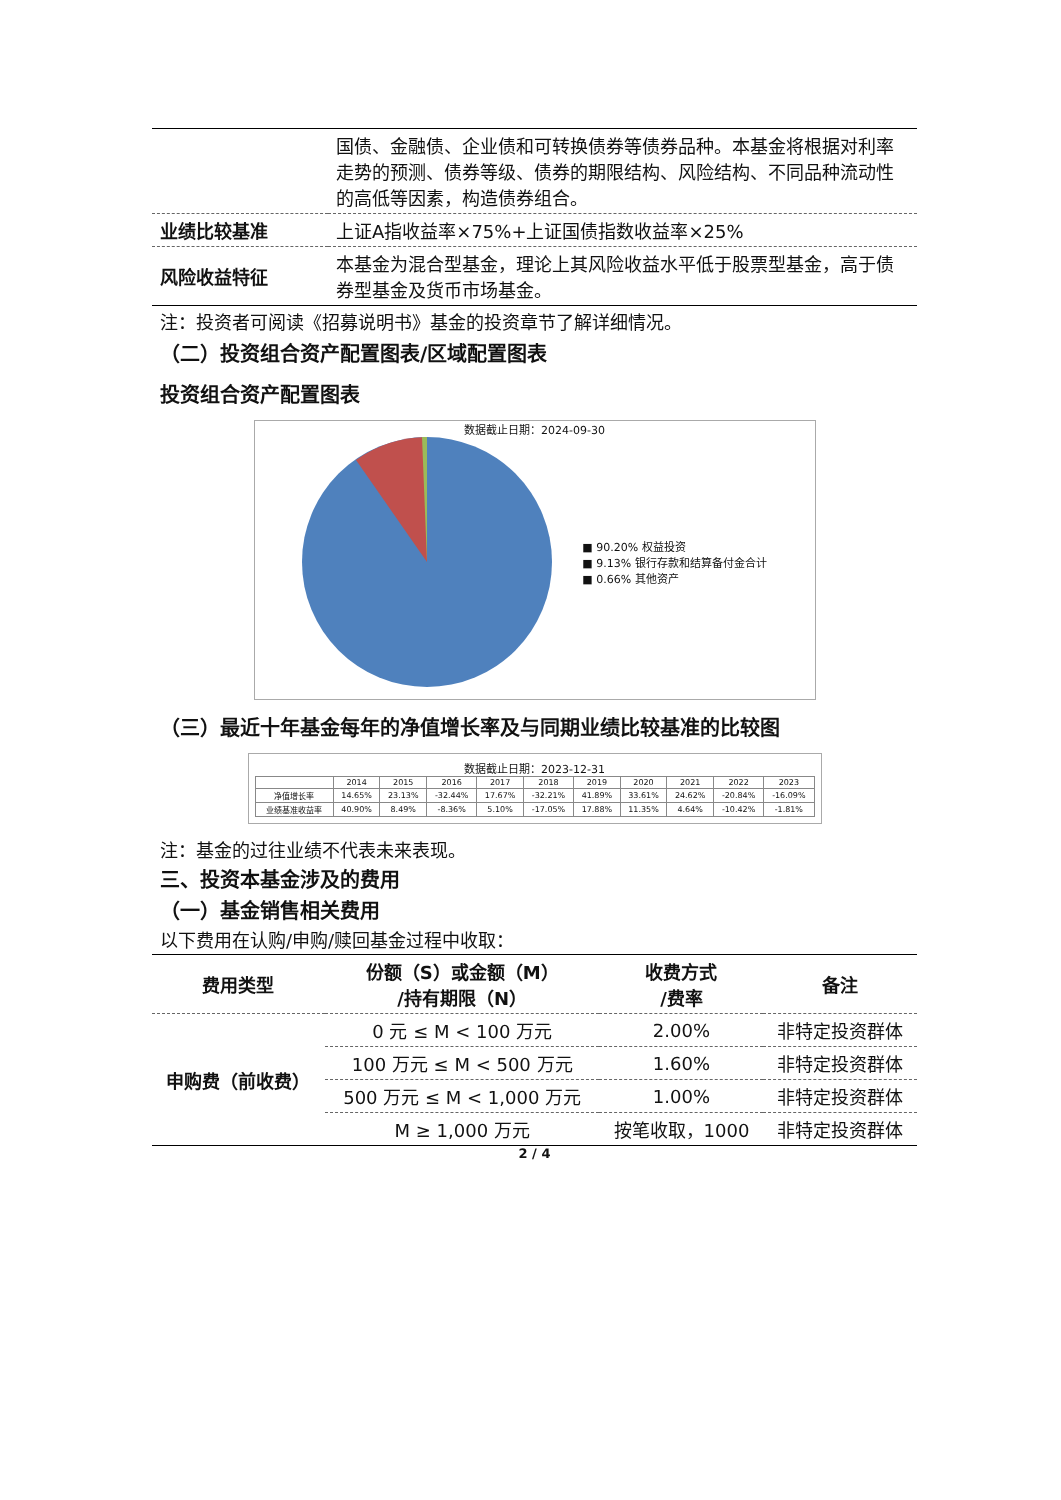| | 国债、金融债、企业债和可转换债券等债券品种。本基金将根据对利率走势的预测、债券等级、债券的期限结构、风险结构、不同品种流动性的高低等因素，构造债券组合。 |
| 业绩比较基准 | 上证A指收益率×75%+上证国债指数收益率×25% |
| 风险收益特征 | 本基金为混合型基金，理论上其风险收益水平低于股票型基金，高于债券型基金及货币市场基金。 |
注：投资者可阅读《招募说明书》基金的投资章节了解详细情况。
（二）投资组合资产配置图表/区域配置图表
投资组合资产配置图表
数据截止日期：2024-09-30
■ 90.20% 权益投资
■ 9.13% 银行存款和结算备付金合计
■ 0.66% 其他资产
（三）最近十年基金每年的净值增长率及与同期业绩比较基准的比较图
数据截止日期：2023-12-31
| | 2014 | 2015 | 2016 | 2017 | 2018 | 2019 | 2020 | 2021 | 2022 | 2023 |
| 净值增长率 | 14.65% | 23.13% | -32.44% | 17.67% | -32.21% | 41.89% | 33.61% | 24.62% | -20.84% | -16.09% |
| 业绩基准收益率 | 40.90% | 8.49% | -8.36% | 5.10% | -17.05% | 17.88% | 11.35% | 4.64% | -10.42% | -1.81% |
注：基金的过往业绩不代表未来表现。
三、投资本基金涉及的费用
（一）基金销售相关费用
以下费用在认购/申购/赎回基金过程中收取：
| 费用类型 | 份额（S）或金额（M） /持有期限（N） | 收费方式 /费率 | 备注 |
| --- | --- | --- | --- |
| 申购费（前收费） | 0 元 ≤ M < 100 万元 | 2.00% | 非特定投资群体 |
| | 100 万元 ≤ M < 500 万元 | 1.60% | 非特定投资群体 |
| | 500 万元 ≤ M < 1,000 万元 | 1.00% | 非特定投资群体 |
| | M ≥ 1,000 万元 | 按笔收取，1000 | 非特定投资群体 |
2 / 4